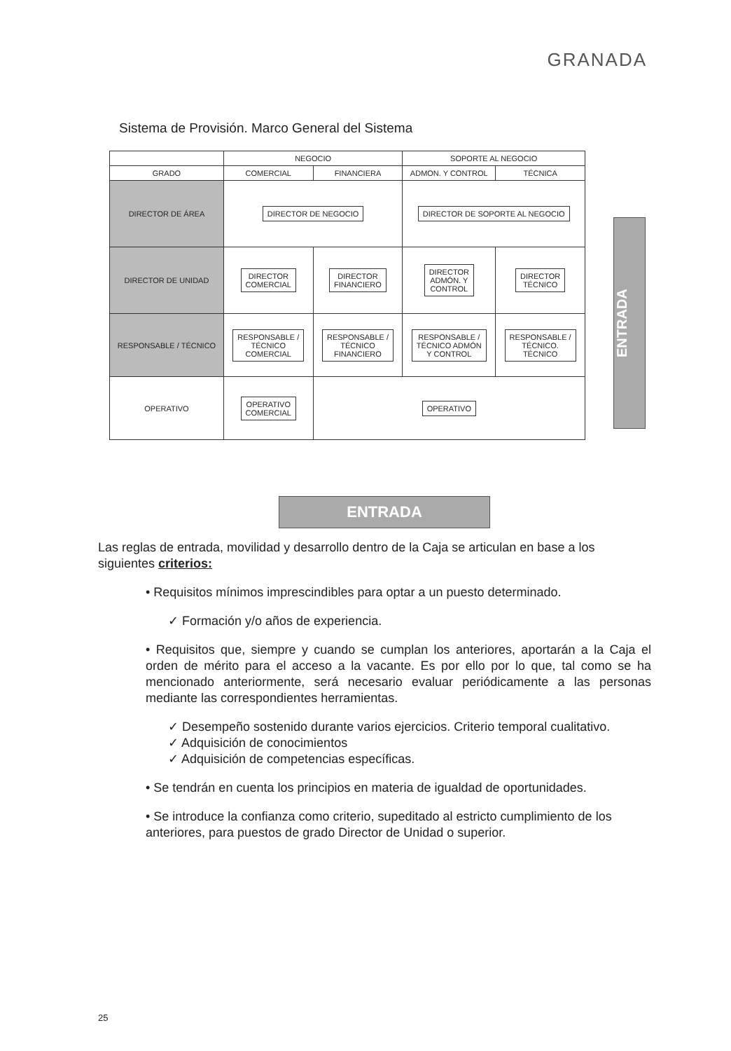GRANADA
Sistema de Provisión. Marco General del Sistema
| | NEGOCIO | | SOPORTE AL NEGOCIO | |
| --- | --- | --- | --- | --- |
| GRADO | COMERCIAL | FINANCIERA | ADMON. Y CONTROL | TÉCNICA |
| DIRECTOR DE ÁREA | DIRECTOR DE NEGOCIO | | DIRECTOR DE SOPORTE AL NEGOCIO | |
| DIRECTOR DE UNIDAD | DIRECTOR COMERCIAL | DIRECTOR FINANCIERO | DIRECTOR ADMÓN. Y CONTROL | DIRECTOR TÉCNICO |
| RESPONSABLE / TÉCNICO | RESPONSABLE / TÉCNICO COMERCIAL | RESPONSABLE / TÉCNICO FINANCIERO | RESPONSABLE / TÉCNICO ADMÓN Y CONTROL | RESPONSABLE / TÉCNICO. TÉCNICO |
| OPERATIVO | OPERATIVO COMERCIAL | OPERATIVO | | |
ENTRADA
ENTRADA
Las reglas de entrada, movilidad y desarrollo dentro de la Caja se articulan en base a los siguientes criterios:
• Requisitos mínimos imprescindibles para optar a un puesto determinado.
✓ Formación y/o años de experiencia.
• Requisitos que, siempre y cuando se cumplan los anteriores, aportarán a la Caja el orden de mérito para el acceso a la vacante. Es por ello por lo que, tal como se ha mencionado anteriormente, será necesario evaluar periódicamente a las personas mediante las correspondientes herramientas.
✓ Desempeño sostenido durante varios ejercicios. Criterio temporal cualitativo.
✓ Adquisición de conocimientos
✓ Adquisición de competencias específicas.
• Se tendrán en cuenta los principios en materia de igualdad de oportunidades.
• Se introduce la confianza como criterio, supeditado al estricto cumplimiento de los anteriores, para puestos de grado Director de Unidad o superior.
25